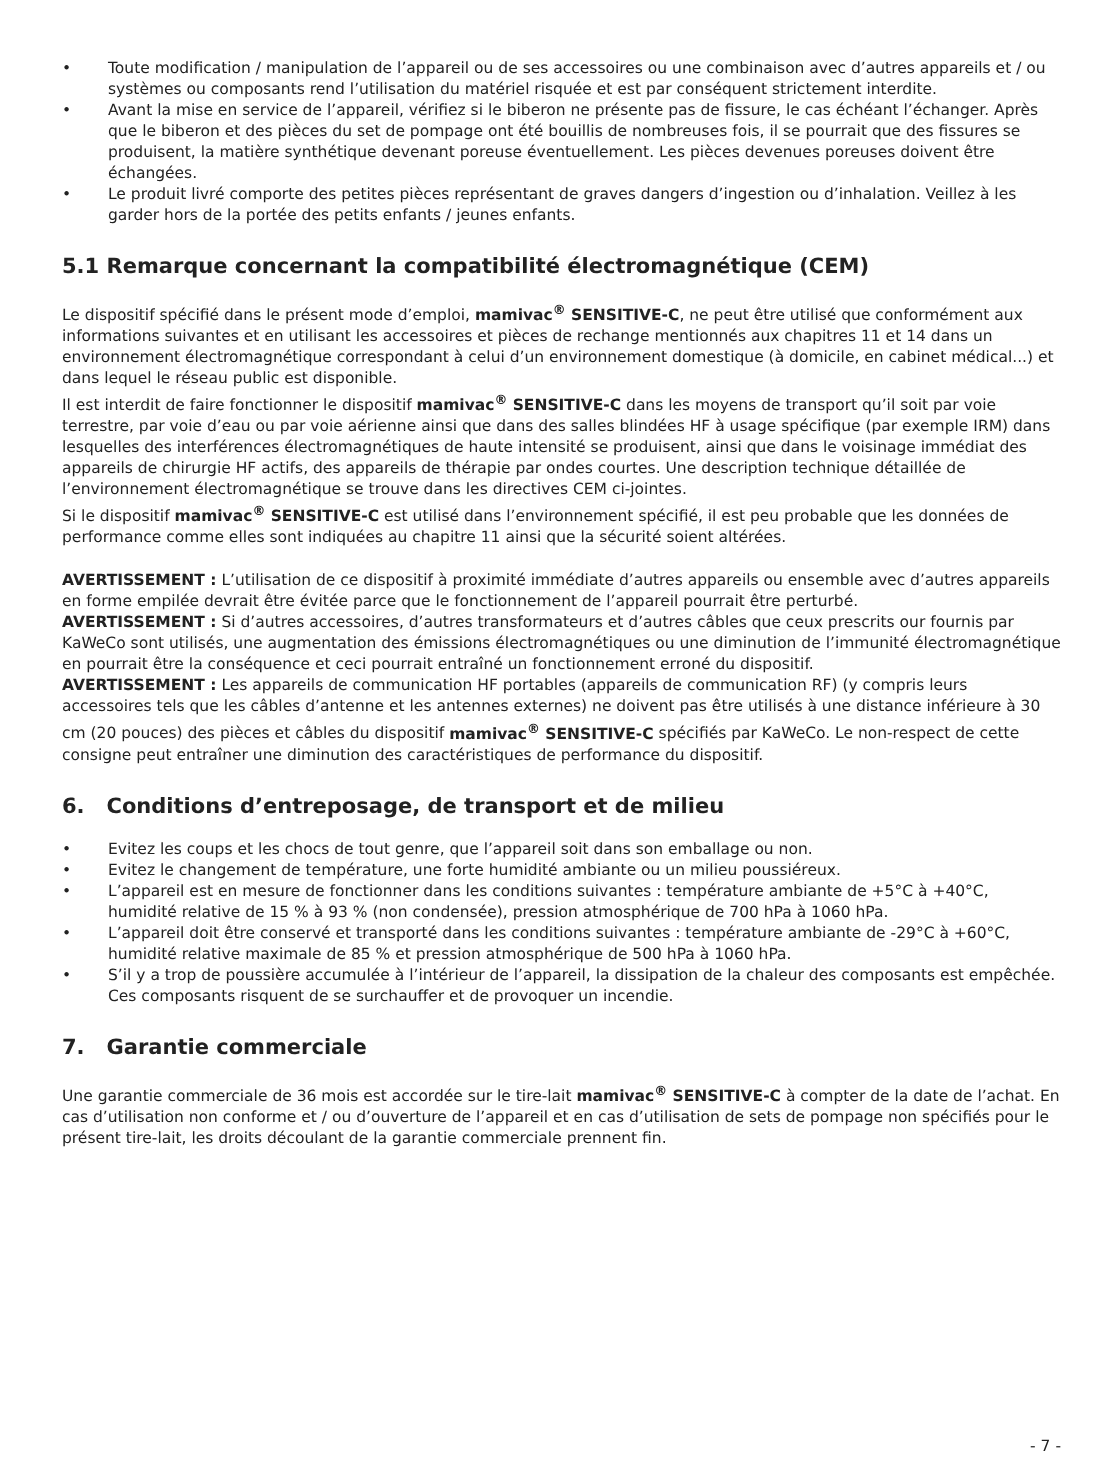• Toute modification / manipulation de l’appareil ou de ses accessoires ou une combinaison avec d’autres appareils et / ou systèmes ou composants rend l’utilisation du matériel risquée et est par conséquent strictement interdite.
• Avant la mise en service de l’appareil, vérifiez si le biberon ne présente pas de fissure, le cas échéant l’échanger. Après que le biberon et des pièces du set de pompage ont été bouillis de nombreuses fois, il se pourrait que des fissures se produisent, la matière synthétique devenant poreuse éventuellement. Les pièces devenues poreuses doivent être échangées.
• Le produit livré comporte des petites pièces représentant de graves dangers d’ingestion ou d’inhalation. Veillez à les garder hors de la portée des petits enfants / jeunes enfants.
5.1 Remarque concernant la compatibilité électromagnétique (CEM)
Le dispositif spécifié dans le présent mode d’emploi, mamivac<sup>®</sup> SENSITIVE-C, ne peut être utilisé que conformément aux informations suivantes et en utilisant les accessoires et pièces de rechange mentionnés aux chapitres 11 et 14 dans un environnement électromagnétique correspondant à celui d’un environnement domestique (à domicile, en cabinet médical...) et dans lequel le réseau public est disponible.
Il est interdit de faire fonctionner le dispositif mamivac<sup>®</sup> SENSITIVE-C dans les moyens de transport qu’il soit par voie terrestre, par voie d’eau ou par voie aérienne ainsi que dans des salles blindées HF à usage spécifique (par exemple IRM) dans lesquelles des interférences électromagnétiques de haute intensité se produisent, ainsi que dans le voisinage immédiat des appareils de chirurgie HF actifs, des appareils de thérapie par ondes courtes. Une description technique détaillée de l’environnement électromagnétique se trouve dans les directives CEM ci-jointes.
Si le dispositif mamivac<sup>®</sup> SENSITIVE-C est utilisé dans l’environnement spécifié, il est peu probable que les données de performance comme elles sont indiquées au chapitre 11 ainsi que la sécurité soient altérées.
AVERTISSEMENT : L’utilisation de ce dispositif à proximité immédiate d’autres appareils ou ensemble avec d’autres appareils en forme empilée devrait être évitée parce que le fonctionnement de l’appareil pourrait être perturbé.
AVERTISSEMENT : Si d’autres accessoires, d’autres transformateurs et d’autres câbles que ceux prescrits our fournis par KaWeCo sont utilisés, une augmentation des émissions électromagnétiques ou une diminution de l’immunité électromagnétique en pourrait être la conséquence et ceci pourrait entraîné un fonctionnement erroné du dispositif.
AVERTISSEMENT : Les appareils de communication HF portables (appareils de communication RF) (y compris leurs accessoires tels que les câbles d’antenne et les antennes externes) ne doivent pas être utilisés à une distance inférieure à 30 cm (20 pouces) des pièces et câbles du dispositif mamivac<sup>®</sup> SENSITIVE-C spécifiés par KaWeCo. Le non-respect de cette consigne peut entraîner une diminution des caractéristiques de performance du dispositif.
6. Conditions d’entreposage, de transport et de milieu
• Evitez les coups et les chocs de tout genre, que l’appareil soit dans son emballage ou non.
• Evitez le changement de température, une forte humidité ambiante ou un milieu poussiéreux.
• L’appareil est en mesure de fonctionner dans les conditions suivantes : température ambiante de +5°C à +40°C, humidité relative de 15 % à 93 % (non condensée), pression atmosphérique de 700 hPa à 1060 hPa.
• L’appareil doit être conservé et transporté dans les conditions suivantes : température ambiante de -29°C à +60°C, humidité relative maximale de 85 % et pression atmosphérique de 500 hPa à 1060 hPa.
• S’il y a trop de poussière accumulée à l’intérieur de l’appareil, la dissipation de la chaleur des composants est empêchée. Ces composants risquent de se surchauffer et de provoquer un incendie.
7. Garantie commerciale
Une garantie commerciale de 36 mois est accordée sur le tire-lait mamivac<sup>®</sup> SENSITIVE-C à compter de la date de l’achat. En cas d’utilisation non conforme et / ou d’ouverture de l’appareil et en cas d’utilisation de sets de pompage non spécifiés pour le présent tire-lait, les droits découlant de la garantie commerciale prennent fin.
- 7 -